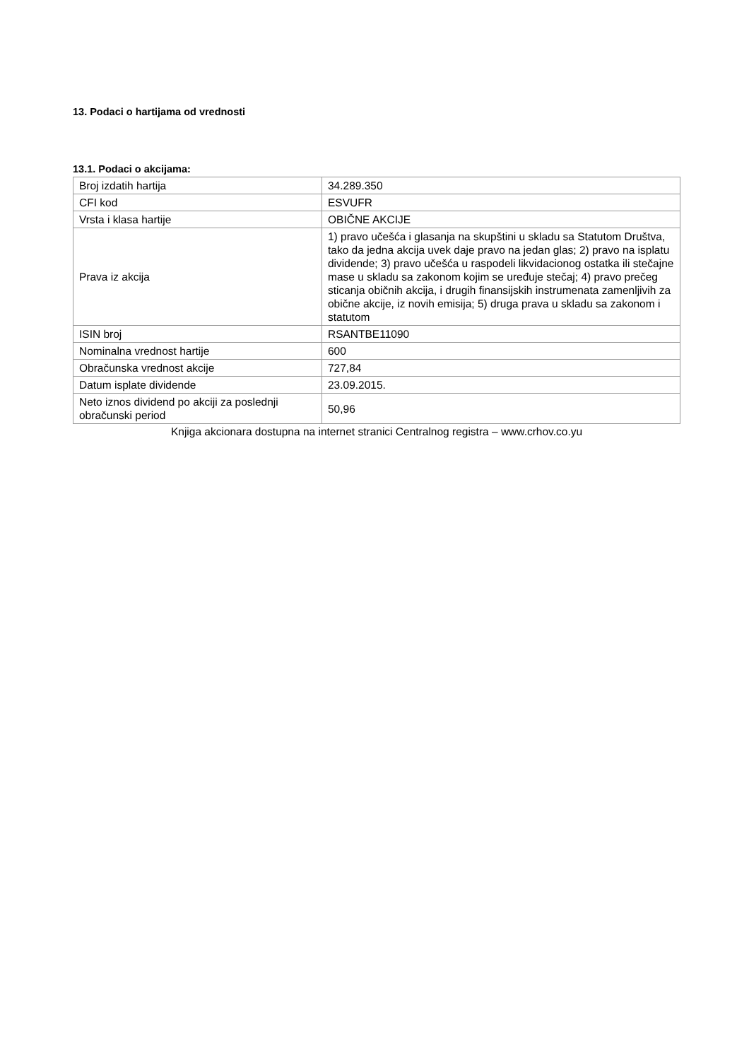13. Podaci o hartijama od vrednosti
13.1. Podaci o akcijama:
| Broj izdatih hartija | 34.289.350 |
| CFI kod | ESVUFR |
| Vrsta i klasa hartije | OBIČNE AKCIJE |
| Prava iz akcija | 1) pravo učešća i glasanja na skupštini u skladu sa Statutom Društva, tako da jedna akcija uvek daje pravo na jedan glas; 2) pravo na isplatu dividende; 3) pravo učešća u raspodeli likvidacionog ostatka ili stečajne mase u skladu sa zakonom kojim se uređuje stečaj; 4) pravo prečeg sticanja običnih akcija, i drugih finansijskih instrumenata zamenljivih za obične akcije, iz novih emisija; 5) druga prava u skladu sa zakonom i statutom |
| ISIN broj | RSANTBE11090 |
| Nominalna vrednost hartije | 600 |
| Obračunska vrednost akcije | 727,84 |
| Datum isplate dividende | 23.09.2015. |
| Neto iznos dividend po akciji za poslednji obračunski period | 50,96 |
Knjiga akcionara dostupna na internet stranici Centralnog registra – www.crhov.co.yu